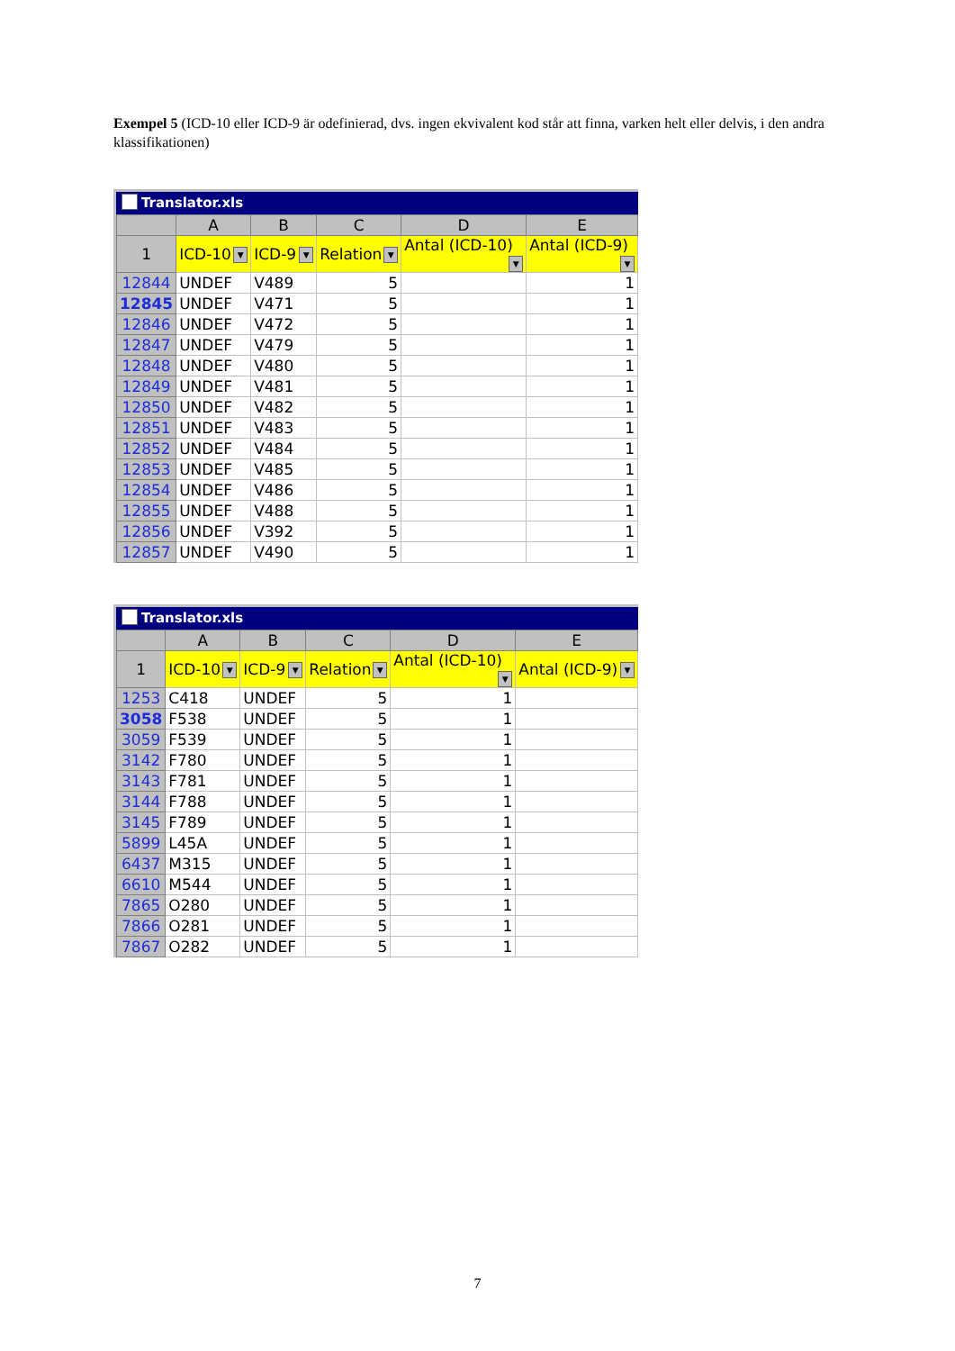Exempel 5 (ICD-10 eller ICD-9 är odefinierad, dvs. ingen ekvivalent kod står att finna, varken helt eller delvis, i den andra klassifikationen)
Translator.xls
| | A | B | C | D | E |
| --- | --- | --- | --- | --- | --- |
| 1 | ICD-10 ▼ | ICD-9 ▼ | Relation ▼ | Antal (ICD-10) ▼ | Antal (ICD-9) ▼ |
| 12844 | UNDEF | V489 | 5 | | 1 |
| 12845 | UNDEF | V471 | 5 | | 1 |
| 12846 | UNDEF | V472 | 5 | | 1 |
| 12847 | UNDEF | V479 | 5 | | 1 |
| 12848 | UNDEF | V480 | 5 | | 1 |
| 12849 | UNDEF | V481 | 5 | | 1 |
| 12850 | UNDEF | V482 | 5 | | 1 |
| 12851 | UNDEF | V483 | 5 | | 1 |
| 12852 | UNDEF | V484 | 5 | | 1 |
| 12853 | UNDEF | V485 | 5 | | 1 |
| 12854 | UNDEF | V486 | 5 | | 1 |
| 12855 | UNDEF | V488 | 5 | | 1 |
| 12856 | UNDEF | V392 | 5 | | 1 |
| 12857 | UNDEF | V490 | 5 | | 1 |
Translator.xls
| | A | B | C | D | E |
| --- | --- | --- | --- | --- | --- |
| 1 | ICD-10 ▼ | ICD-9 ▼ | Relation ▼ | Antal (ICD-10) ▼ | Antal (ICD-9) ▼ |
| 1253 | C418 | UNDEF | 5 | 1 | |
| 3058 | F538 | UNDEF | 5 | 1 | |
| 3059 | F539 | UNDEF | 5 | 1 | |
| 3142 | F780 | UNDEF | 5 | 1 | |
| 3143 | F781 | UNDEF | 5 | 1 | |
| 3144 | F788 | UNDEF | 5 | 1 | |
| 3145 | F789 | UNDEF | 5 | 1 | |
| 5899 | L45A | UNDEF | 5 | 1 | |
| 6437 | M315 | UNDEF | 5 | 1 | |
| 6610 | M544 | UNDEF | 5 | 1 | |
| 7865 | O280 | UNDEF | 5 | 1 | |
| 7866 | O281 | UNDEF | 5 | 1 | |
| 7867 | O282 | UNDEF | 5 | 1 | |
7